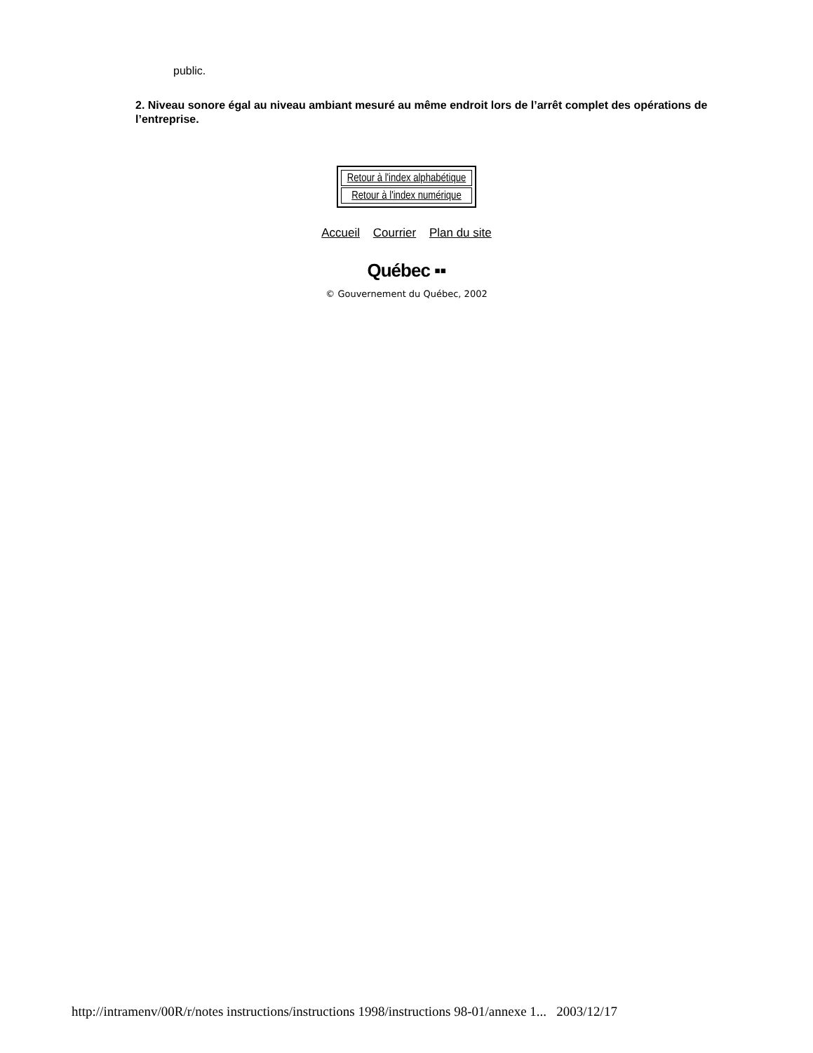public.
2. Niveau sonore égal au niveau ambiant mesuré au même endroit lors de l’arrêt complet des opérations de l’entreprise.
Retour à l'index alphabétique
Retour à l'index numérique
Accueil Courrier Plan du site
Québec ▪▪
© Gouvernement du Québec, 2002
http://intramenv/00R/r/notes instructions/instructions 1998/instructions 98-01/annexe 1... 2003/12/17